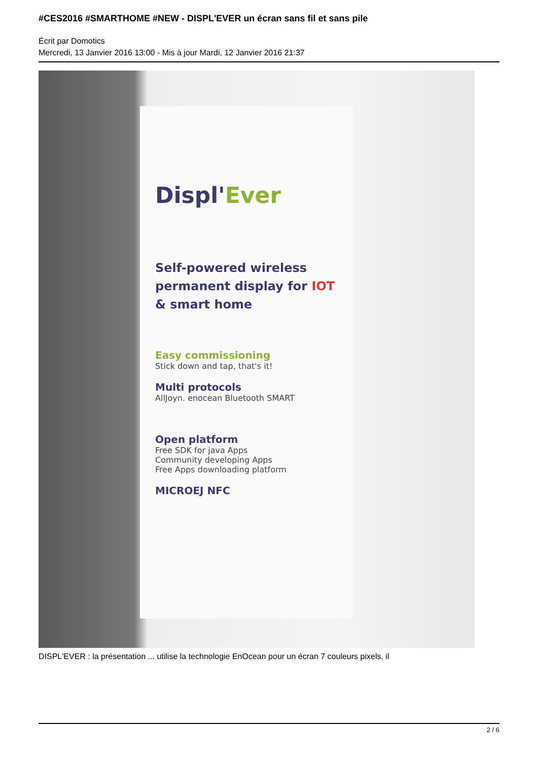#CES2016 #SMARTHOME #NEW - DISPL'EVER un écran sans fil et sans pile
Écrit par Domotics
Mercredi, 13 Janvier 2016 13:00 - Mis à jour Mardi, 12 Janvier 2016 21:37
Displ'Ever
Self-powered wireless permanent display for IOT & smart home
Easy commissioning
Stick down and tap, that's it!
Multi protocols
AllJoyn. enocean Bluetooth SMART
Open platform
Free SDK for java Apps
Community developing Apps
Free Apps downloading platform
MICROEJ NFC
DISPL'EVER : la présentation ... utilise la technologie EnOcean pour un écran 7 couleurs pixels, il
2 / 6